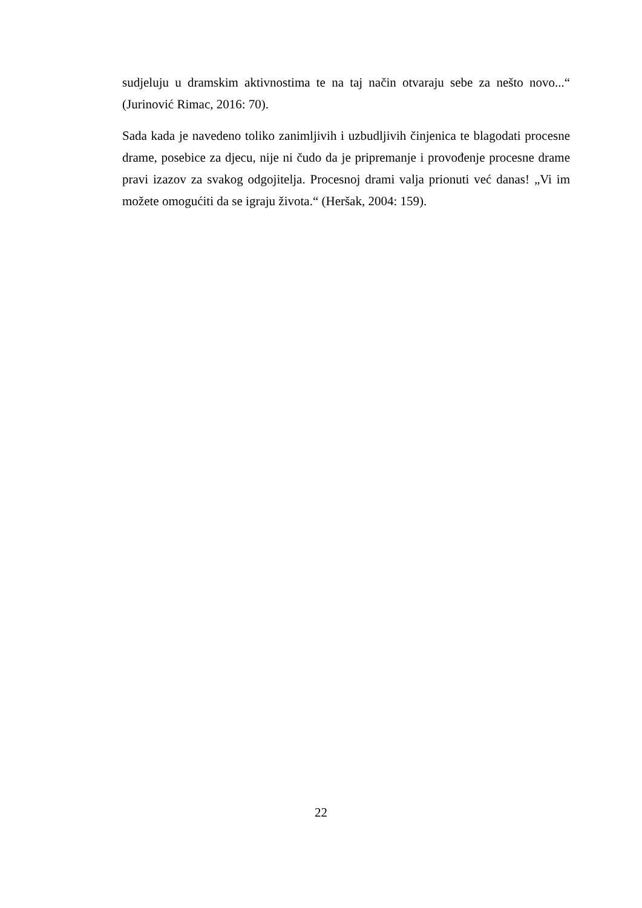sudjeluju u dramskim aktivnostima te na taj način otvaraju sebe za nešto novo...“ (Jurinović Rimac, 2016: 70).
Sada kada je navedeno toliko zanimljivih i uzbudljivih činjenica te blagodati procesne drame, posebice za djecu, nije ni čudo da je pripremanje i provođenje procesne drame pravi izazov za svakog odgojitelja. Procesnoj drami valja prionuti već danas! „Vi im možete omogućiti da se igraju života.“ (Heršak, 2004: 159).
22